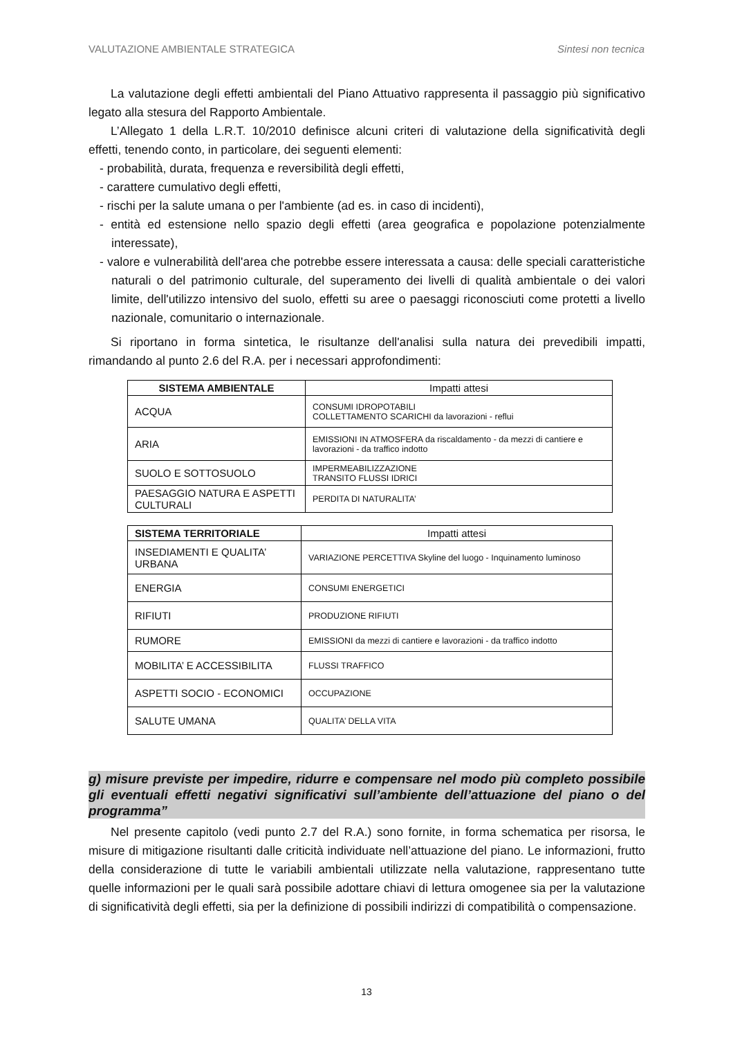VALUTAZIONE AMBIENTALE STRATEGICA Sintesi non tecnica
La valutazione degli effetti ambientali del Piano Attuativo rappresenta il passaggio più significativo legato alla stesura del Rapporto Ambientale.
L’Allegato 1 della L.R.T. 10/2010 definisce alcuni criteri di valutazione della significatività degli effetti, tenendo conto, in particolare, dei seguenti elementi:
- probabilità, durata, frequenza e reversibilità degli effetti,
- carattere cumulativo degli effetti,
- rischi per la salute umana o per l'ambiente (ad es. in caso di incidenti),
- entità ed estensione nello spazio degli effetti (area geografica e popolazione potenzialmente interessate),
- valore e vulnerabilità dell'area che potrebbe essere interessata a causa: delle speciali caratteristiche naturali o del patrimonio culturale, del superamento dei livelli di qualità ambientale o dei valori limite, dell'utilizzo intensivo del suolo, effetti su aree o paesaggi riconosciuti come protetti a livello nazionale, comunitario o internazionale.
Si riportano in forma sintetica, le risultanze dell'analisi sulla natura dei prevedibili impatti, rimandando al punto 2.6 del R.A. per i necessari approfondimenti:
| SISTEMA AMBIENTALE | Impatti attesi |
| --- | --- |
| ACQUA | CONSUMI IDROPOTABILI COLLETTAMENTO SCARICHI da lavorazioni - reflui |
| ARIA | EMISSIONI IN ATMOSFERA da riscaldamento - da mezzi di cantiere e lavorazioni - da traffico indotto |
| SUOLO E SOTTOSUOLO | IMPERMEABILIZZAZIONE TRANSITO FLUSSI IDRICI |
| PAESAGGIO NATURA E ASPETTI CULTURALI | PERDITA DI NATURALITA’ |
| SISTEMA TERRITORIALE | Impatti attesi |
| --- | --- |
| INSEDIAMENTI E QUALITA’ URBANA | VARIAZIONE PERCETTIVA Skyline del luogo - Inquinamento luminoso |
| ENERGIA | CONSUMI ENERGETICI |
| RIFIUTI | PRODUZIONE RIFIUTI |
| RUMORE | EMISSIONI da mezzi di cantiere e lavorazioni - da traffico indotto |
| MOBILITA’ E ACCESSIBILITA | FLUSSI TRAFFICO |
| ASPETTI SOCIO - ECONOMICI | OCCUPAZIONE |
| SALUTE UMANA | QUALITA’ DELLA VITA |
g) misure previste per impedire, ridurre e compensare nel modo più completo possibile gli eventuali effetti negativi significativi sull’ambiente dell’attuazione del piano o del programma”
Nel presente capitolo (vedi punto 2.7 del R.A.) sono fornite, in forma schematica per risorsa, le misure di mitigazione risultanti dalle criticità individuate nell’attuazione del piano. Le informazioni, frutto della considerazione di tutte le variabili ambientali utilizzate nella valutazione, rappresentano tutte quelle informazioni per le quali sarà possibile adottare chiavi di lettura omogenee sia per la valutazione di significatività degli effetti, sia per la definizione di possibili indirizzi di compatibilità o compensazione.
13